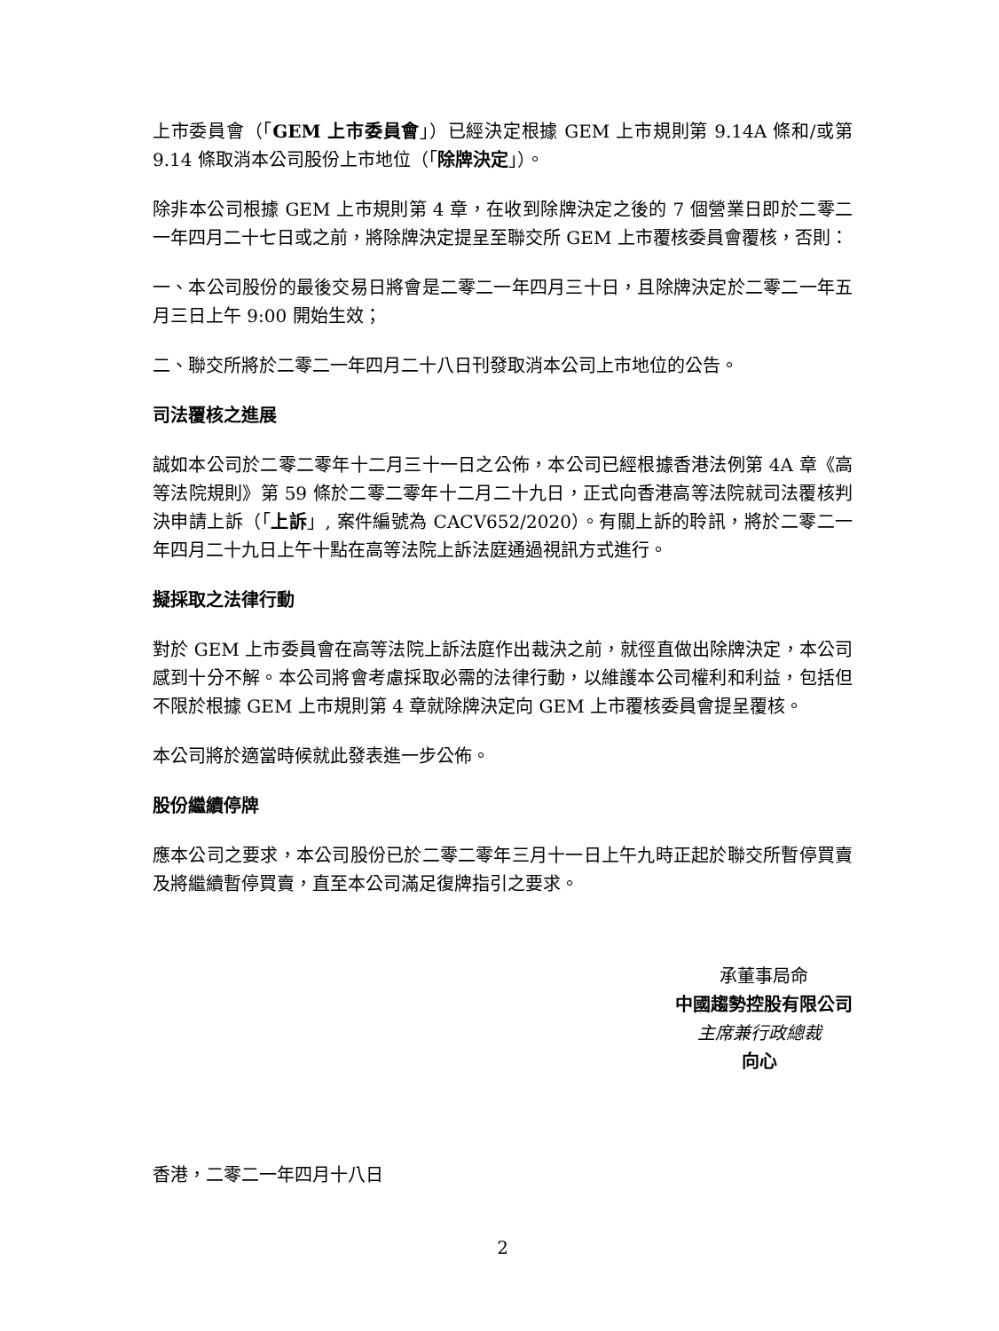上市委員會（「GEM 上市委員會」）已經決定根據 GEM 上市規則第 9.14A 條和/或第 9.14 條取消本公司股份上市地位（「除牌決定」）。
除非本公司根據 GEM 上市規則第 4 章，在收到除牌決定之後的 7 個營業日即於二零二一年四月二十七日或之前，將除牌決定提呈至聯交所 GEM 上市覆核委員會覆核，否則：
一、本公司股份的最後交易日將會是二零二一年四月三十日，且除牌決定於二零二一年五月三日上午 9:00 開始生效；
二、聯交所將於二零二一年四月二十八日刊發取消本公司上市地位的公告。
司法覆核之進展
誠如本公司於二零二零年十二月三十一日之公佈，本公司已經根據香港法例第 4A 章《高等法院規則》第 59 條於二零二零年十二月二十九日，正式向香港高等法院就司法覆核判決申請上訴（「上訴」, 案件編號為 CACV652/2020）。有關上訴的聆訊，將於二零二一年四月二十九日上午十點在高等法院上訴法庭通過視訊方式進行。
擬採取之法律行動
對於 GEM 上市委員會在高等法院上訴法庭作出裁決之前，就徑直做出除牌決定，本公司感到十分不解。本公司將會考慮採取必需的法律行動，以維護本公司權利和利益，包括但不限於根據 GEM 上市規則第 4 章就除牌決定向 GEM 上市覆核委員會提呈覆核。
本公司將於適當時候就此發表進一步公佈。
股份繼續停牌
應本公司之要求，本公司股份已於二零二零年三月十一日上午九時正起於聯交所暫停買賣及將繼續暫停買賣，直至本公司滿足復牌指引之要求。
承董事局命
中國趨勢控股有限公司
主席兼行政總裁
向心
香港，二零二一年四月十八日
2